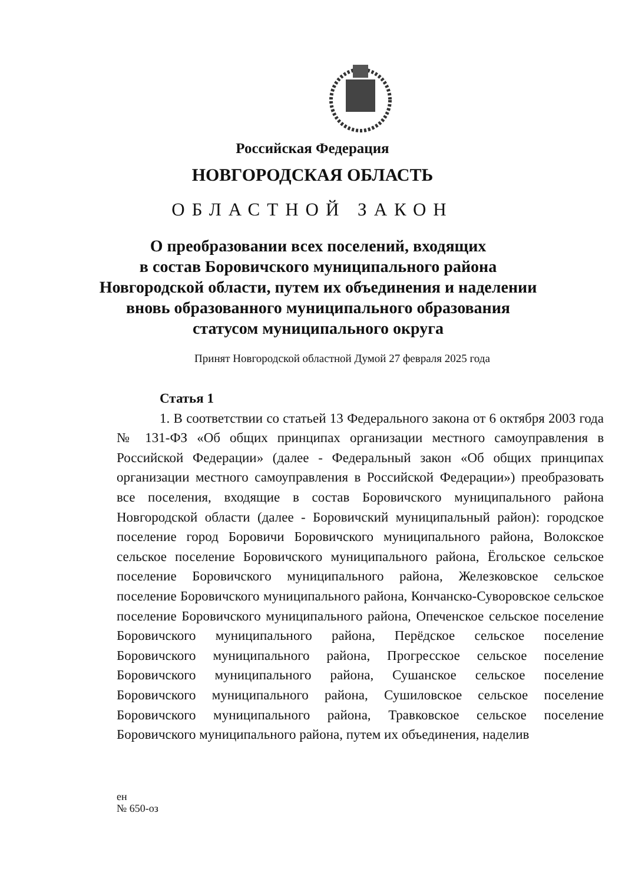Российская Федерация
НОВГОРОДСКАЯ ОБЛАСТЬ
ОБЛАСТНОЙ ЗАКОН
О преобразовании всех поселений, входящих
в состав Боровичского муниципального района
Новгородской области, путем их объединения и наделении
вновь образованного муниципального образования
статусом муниципального округа
Принят Новгородской областной Думой 27 февраля 2025 года
Статья 1
1. В соответствии со статьей 13 Федерального закона от 6 октября 2003 года № 131-ФЗ «Об общих принципах организации местного самоуправления в Российской Федерации» (далее - Федеральный закон «Об общих принципах организации местного самоуправления в Российской Федерации») преобразовать все поселения, входящие в состав Боровичского муниципального района Новгородской области (далее - Боровичский муниципальный район): городское поселение город Боровичи Боровичского муниципального района, Волокское сельское поселение Боровичского муниципального района, Ёгольское сельское поселение Боровичского муниципального района, Железковское сельское поселение Боровичского муниципального района, Кончанско-Суворовское сельское поселение Боровичского муниципального района, Опеченское сельское поселение Боровичского муниципального района, Перёдское сельское поселение Боровичского муниципального района, Прогресское сельское поселение Боровичского муниципального района, Сушанское сельское поселение Боровичского муниципального района, Сушиловское сельское поселение Боровичского муниципального района, Травковское сельское поселение Боровичского муниципального района, путем их объединения, наделив
ен
№ 650-оз